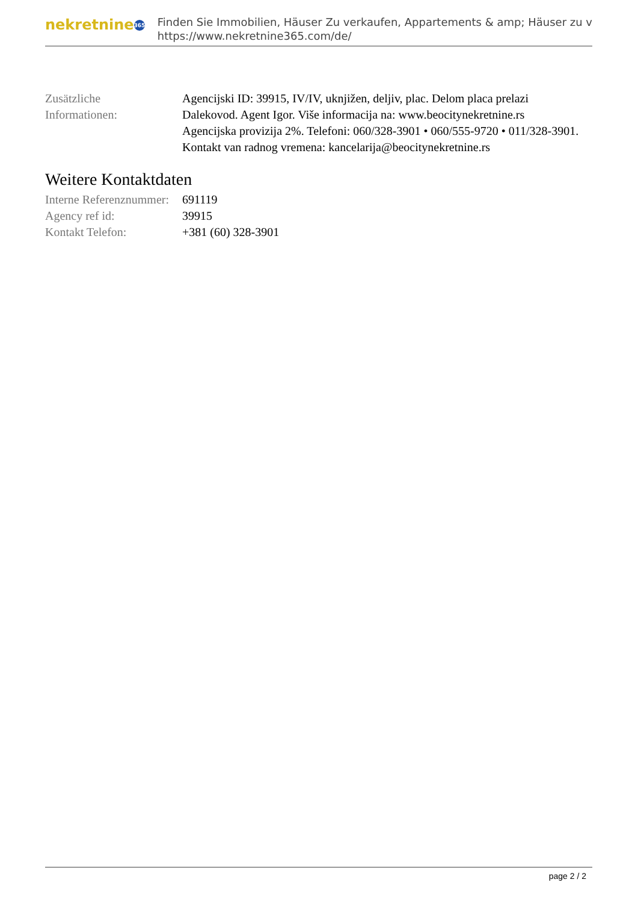nekretnine 365
Finden Sie Immobilien, Häuser Zu verkaufen, Appartements & amp; Häuser zu v
https://www.nekretnine365.com/de/
| Zusätzliche Informationen: | Agencijski ID: 39915, IV/IV, uknjižen, deljiv, plac. Delom placa prelazi Dalekovod. Agent Igor. Više informacija na: www.beocitynekretnine.rs Agencijska provizija 2%. Telefoni: 060/328-3901 • 060/555-9720 • 011/328-3901. Kontakt van radnog vremena: kancelarija@beocitynekretnine.rs |
Weitere Kontaktdaten
| Interne Referenznummer: | 691119 |
| Agency ref id: | 39915 |
| Kontakt Telefon: | +381 (60) 328-3901 |
page 2 / 2